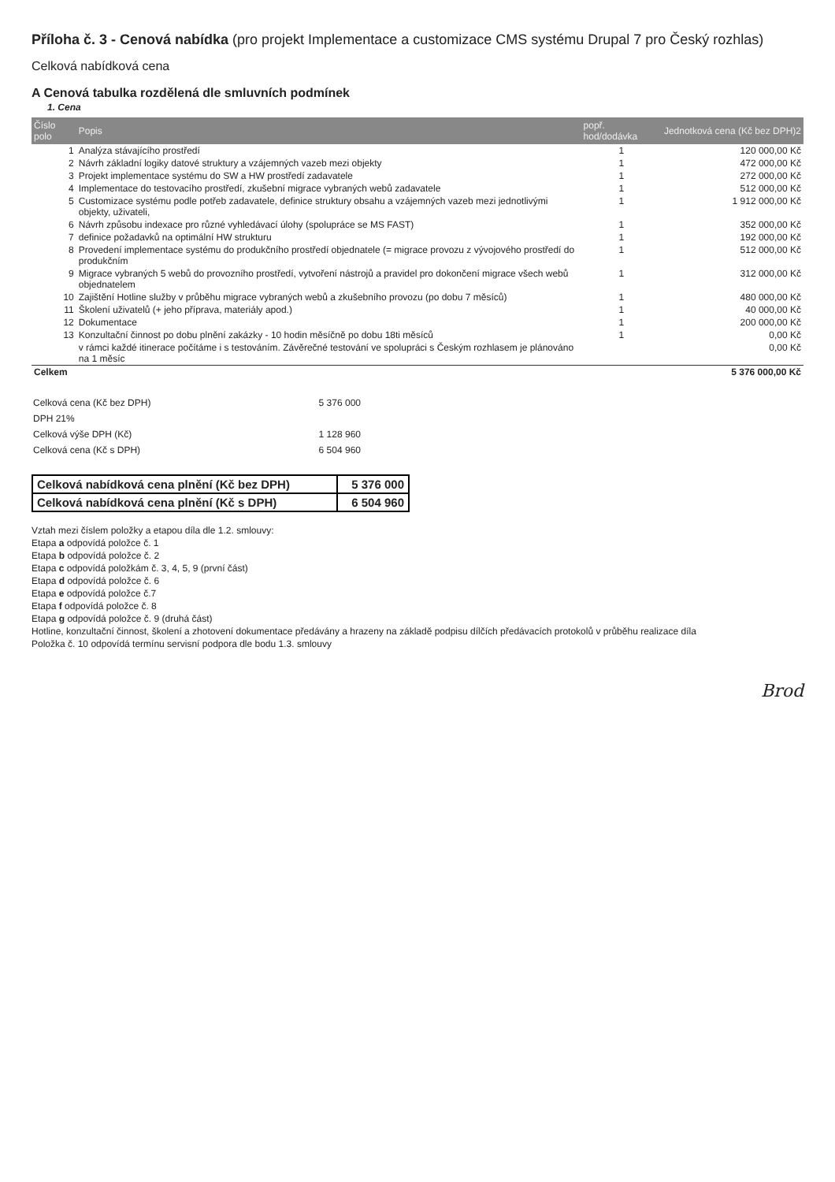Příloha č. 3 - Cenová nabídka (pro projekt Implementace a customizace CMS systému Drupal 7 pro Český rozhlas)
Celková nabídková cena
A Cenová tabulka rozdělená dle smluvních podmínek
1. Cena
| Číslo polo | Popis | popř. hod/dodávka | Jednotková cena (Kč bez DPH)2 |
| --- | --- | --- | --- |
| 1 | Analýza stávajícího prostředí | 1 | 120 000,00 Kč |
| 2 | Návrh základní logiky datové struktury a vzájemných vazeb mezi objekty | 1 | 472 000,00 Kč |
| 3 | Projekt implementace systému do SW a HW prostředí zadavatele | 1 | 272 000,00 Kč |
| 4 | Implementace do testovacího prostředí, zkušební migrace vybraných webů zadavatele | 1 | 512 000,00 Kč |
| 5 | Customizace systému podle potřeb zadavatele, definice struktury obsahu a vzájemných vazeb mezi jednotlivými objekty, uživateli, | 1 | 1 912 000,00 Kč |
| 6 | Návrh způsobu indexace pro různé vyhledávací úlohy (spolupráce se MS FAST) | 1 | 352 000,00 Kč |
| 7 | definice požadavků na optimální HW strukturu | 1 | 192 000,00 Kč |
| 8 | Provedení implementace systému do produkčního prostředí objednatele (= migrace provozu z vývojového prostředí do produkčním | 1 | 512 000,00 Kč |
| 9 | Migrace vybraných 5 webů do provozního prostředí, vytvoření nástrojů a pravidel pro dokončení migrace všech webů objednatelem | 1 | 312 000,00 Kč |
| 10 | Zajištění Hotline služby v průběhu migrace vybraných webů a zkušebního provozu (po dobu 7 měsíců) | 1 | 480 000,00 Kč |
| 11 | Školení uživatelů (+ jeho příprava, materiály apod.) | 1 | 40 000,00 Kč |
| 12 | Dokumentace | 1 | 200 000,00 Kč |
| 13 | Konzultační činnost po dobu plnění zakázky - 10 hodin měsíčně po dobu 18ti měsíců | 1 | 0,00 Kč |
| | v rámci každé itinerace počítáme i s testováním. Závěrečné testování ve spolupráci s Českým rozhlasem je plánováno na 1 měsíc | | 0,00 Kč |
| Celkem | | | 5 376 000,00 Kč |
| Celková cena (Kč bez DPH) | 5 376 000 |
| DPH 21% | |
| Celková výše DPH (Kč) | 1 128 960 |
| Celková cena (Kč s DPH) | 6 504 960 |
| Celková nabídková cena plnění (Kč bez DPH) | 5 376 000 |
| Celková nabídková cena plnění (Kč s DPH) | 6 504 960 |
Vztah mezi číslem položky a etapou díla dle 1.2. smlouvy:
Etapa a odpovídá položce č. 1
Etapa b odpovídá položce č. 2
Etapa c odpovídá položkám č. 3, 4, 5, 9 (první část)
Etapa d odpovídá položce č. 6
Etapa e odpovídá položce č.7
Etapa f odpovídá položce č. 8
Etapa g odpovídá položce č. 9 (druhá část)
Hotline, konzultační činnost, školení a zhotovení dokumentace předávány a hrazeny na základě podpisu dílčích předávacích protokolů v průběhu realizace díla
Položka č. 10 odpovídá termínu servisní podpora dle bodu 1.3. smlouvy
Brod